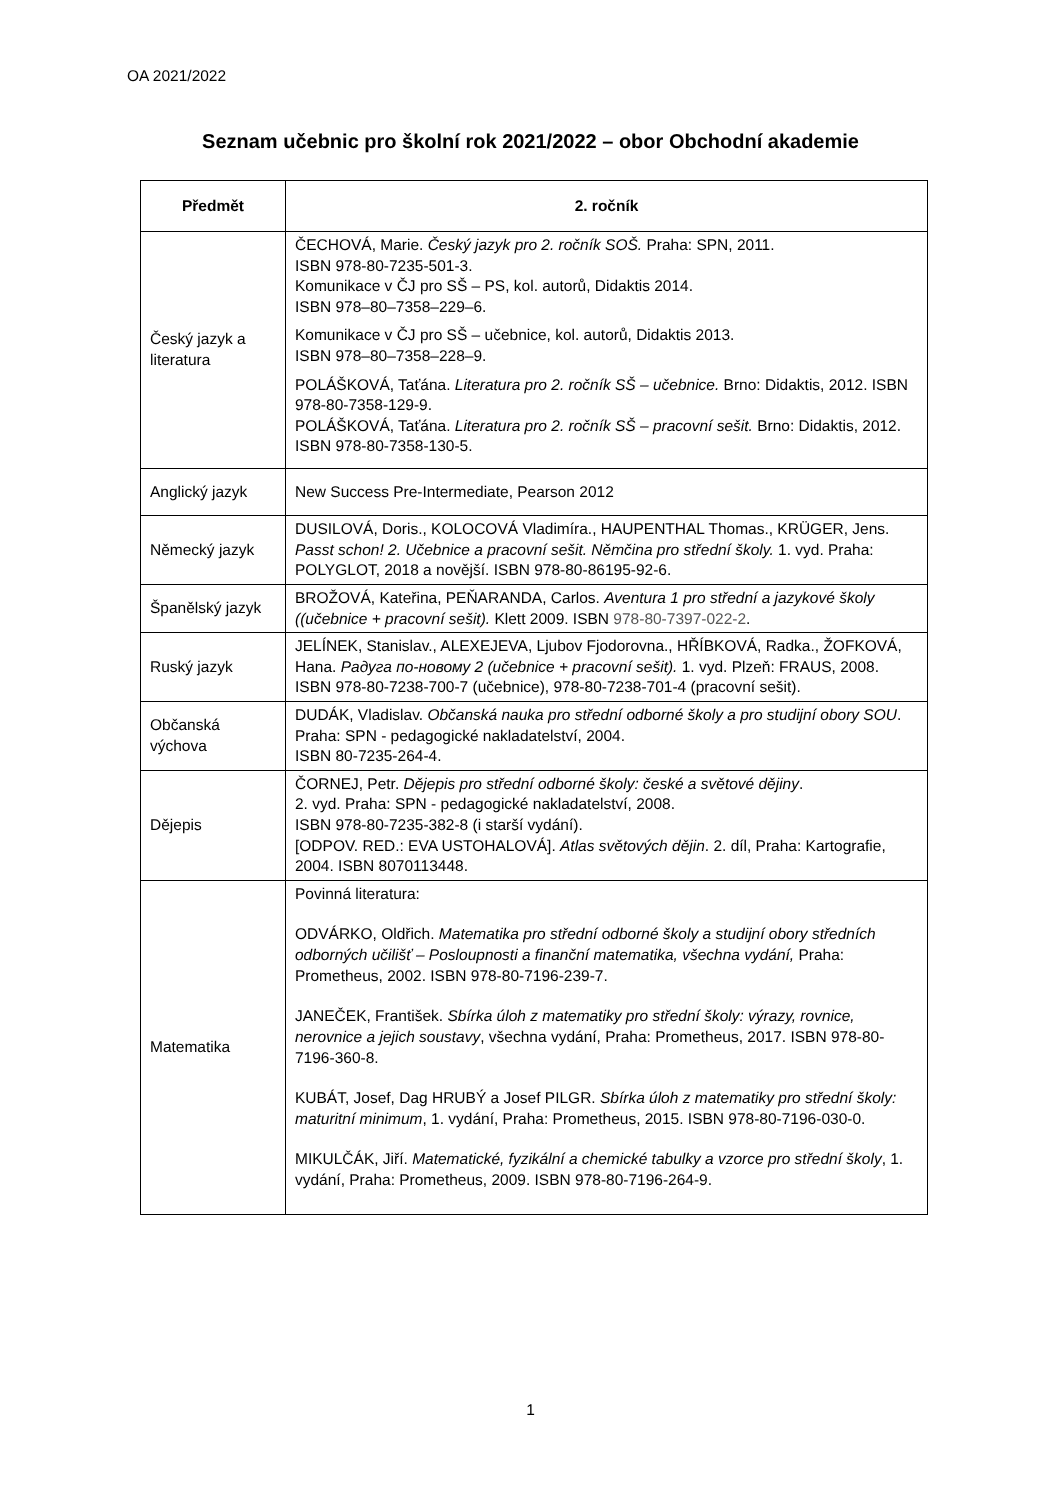OA 2021/2022
Seznam učebnic pro školní rok 2021/2022 – obor Obchodní akademie
| Předmět | 2. ročník |
| --- | --- |
| Český jazyk a literatura | ČECHOVÁ, Marie. Český jazyk pro 2. ročník SOŠ. Praha: SPN, 2011. ISBN 978-80-7235-501-3. Komunikace v ČJ pro SŠ – PS, kol. autorů, Didaktis 2014. ISBN 978–80–7358–229–6. Komunikace v ČJ pro SŠ – učebnice, kol. autorů, Didaktis 2013. ISBN 978–80–7358–228–9. POLÁŠKOVÁ, Taťána. Literatura pro 2. ročník SŠ – učebnice. Brno: Didaktis, 2012. ISBN 978-80-7358-129-9. POLÁŠKOVÁ, Taťána. Literatura pro 2. ročník SŠ – pracovní sešit. Brno: Didaktis, 2012. ISBN 978-80-7358-130-5. |
| Anglický jazyk | New Success Pre-Intermediate, Pearson 2012 |
| Německý jazyk | DUSILOVÁ, Doris., KOLOCOVÁ Vladimíra., HAUPENTHAL Thomas., KRÜGER, Jens. Passt schon! 2. Učebnice a pracovní sešit. Němčina pro střední školy. 1. vyd. Praha: POLYGLOT, 2018 a novější. ISBN 978-80-86195-92-6. |
| Španělský jazyk | BROŽOVÁ, Kateřina, PEŇARANDA, Carlos. Aventura 1 pro střední a jazykové školy ((učebnice + pracovní sešit). Klett 2009. ISBN 978-80-7397-022-2 . |
| Ruský jazyk | JELÍNEK, Stanislav., ALEXEJEVA, Ljubov Fjodorovna., HŘÍBKOVÁ, Radka., ŽOFKOVÁ, Hana. Радуга по-новому 2 (učebnice + pracovní sešit). 1. vyd. Plzeň: FRAUS, 2008. ISBN 978-80-7238-700-7 (učebnice), 978-80-7238-701-4 (pracovní sešit). |
| Občanská výchova | DUDÁK, Vladislav. Občanská nauka pro střední odborné školy a pro studijní obory SOU . Praha: SPN - pedagogické nakladatelství, 2004. ISBN 80-7235-264-4. |
| Dějepis | ČORNEJ, Petr. Dějepis pro střední odborné školy: české a světové dějiny . 2. vyd. Praha: SPN - pedagogické nakladatelství, 2008. ISBN 978-80-7235-382-8 (i starší vydání). [ODPOV. RED.: EVA USTOHALOVÁ]. Atlas světových dějin . 2. díl, Praha: Kartografie, 2004. ISBN 8070113448. |
| Matematika | Povinná literatura: ODVÁRKO, Oldřich. Matematika pro střední odborné školy a studijní obory středních odborných učilišť – Posloupnosti a finanční matematika, všechna vydání, Praha: Prometheus, 2002. ISBN 978-80-7196-239-7. JANEČEK, František. Sbírka úloh z matematiky pro střední školy: výrazy, rovnice, nerovnice a jejich soustavy , všechna vydání, Praha: Prometheus, 2017. ISBN 978-80-7196-360-8. KUBÁT, Josef, Dag HRUBÝ a Josef PILGR. Sbírka úloh z matematiky pro střední školy: maturitní minimum , 1. vydání, Praha: Prometheus, 2015. ISBN 978-80-7196-030-0. MIKULČÁK, Jiří. Matematické, fyzikální a chemické tabulky a vzorce pro střední školy , 1. vydání, Praha: Prometheus, 2009. ISBN 978-80-7196-264-9. |
1